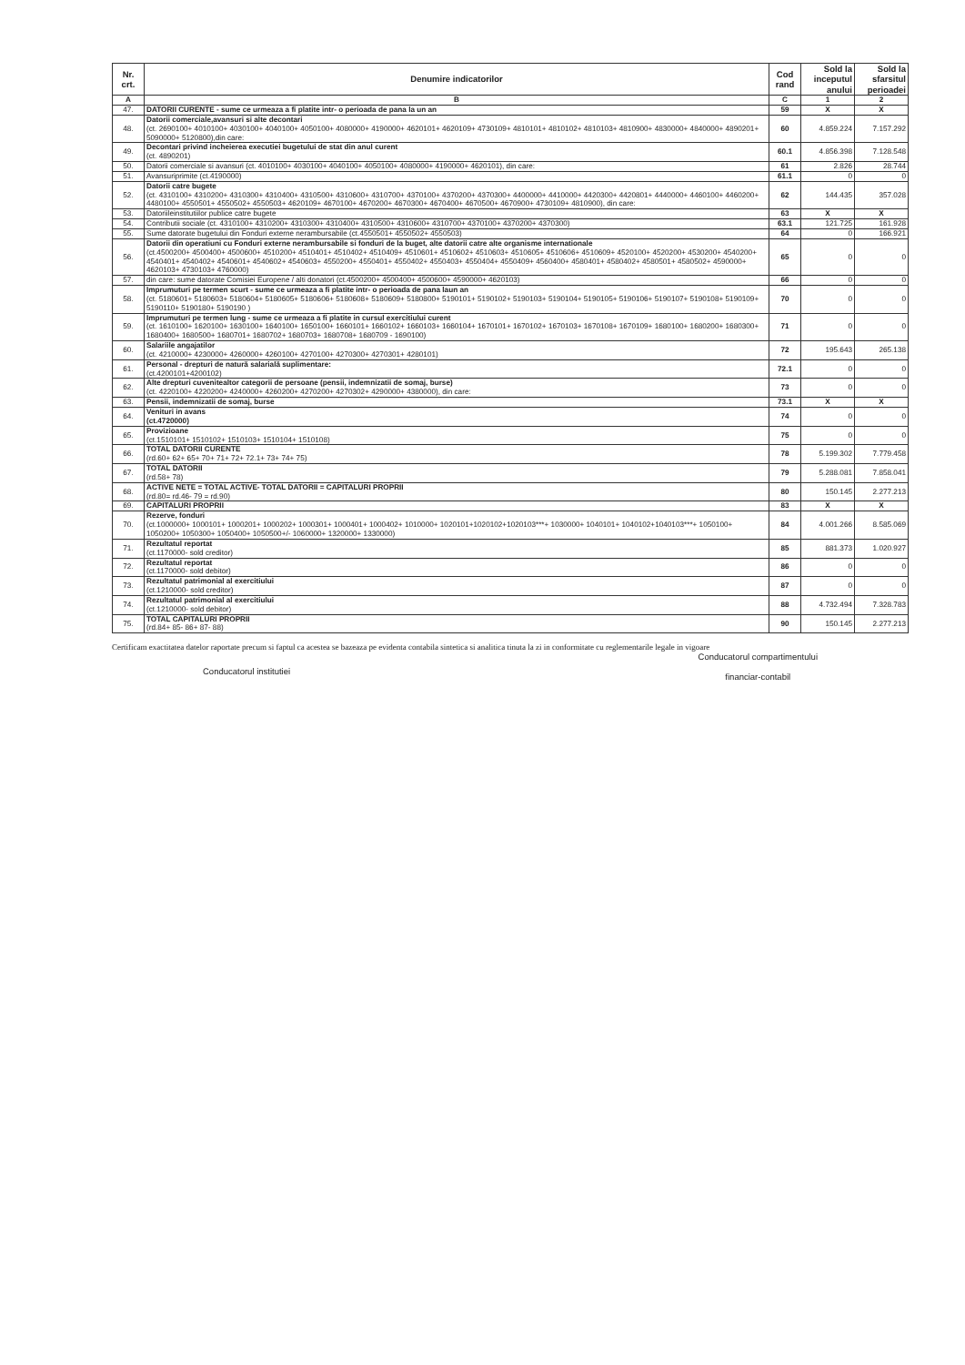| Nr. crt. | Denumire indicatorilor | Cod rand | Sold la inceputul anului | Sold la sfarsitul perioadei |
| --- | --- | --- | --- | --- |
| A | B | C | 1 | 2 |
| 47. | DATORII CURENTE - sume ce urmeaza a fi platite intr- o perioada de pana la un an | 59 | X | X |
| 48. | Datorii comerciale,avansuri si alte decontari (ct. 2690100+ 4010100+ 4030100+ 4040100+ 4050100+ 4080000+ 4190000+ 4620101+ 4620109+ 4730109+ 4810101+ 4810102+ 4810103+ 4810900+ 4830000+ 4840000+ 4890201+ 5090000+ 5120800),din care: | 60 | 4.859.224 | 7.157.292 |
| 49. | Decontari privind incheierea executiei bugetului de stat din anul curent (ct. 4890201) | 60.1 | 4.856.398 | 7.128.548 |
| 50. | Datorii comerciale si avansuri (ct. 4010100+ 4030100+ 4040100+ 4050100+ 4080000+ 4190000+ 4620101), din care: | 61 | 2.826 | 28.744 |
| 51. | Avansuriprimite (ct.4190000) | 61.1 | 0 | 0 |
| 52. | Datorii catre bugete (ct. 4310100+ 4310200+ 4310300+ 4310400+ 4310500+ 4310600+ 4310700+ 4370100+ 4370200+ 4370300+ 4400000+ 4410000+ 4420300+ 4420801+ 4440000+ 4460100+ 4460200+ 4480100+ 4550501+ 4550502+ 4550503+ 4620109+ 4670100+ 4670200+ 4670300+ 4670400+ 4670500+ 4670900+ 4730109+ 4810900), din care: | 62 | 144.435 | 357.028 |
| 53. | Datoriileinstitutiilor publice catre bugete | 63 | X | X |
| 54. | Contributii sociale (ct. 4310100+ 4310200+ 4310300+ 4310400+ 4310500+ 4310600+ 4310700+ 4370100+ 4370200+ 4370300) | 63.1 | 121.725 | 161.928 |
| 55. | Sume datorate bugetului din Fonduri externe nerambursabile (ct.4550501+ 4550502+ 4550503) | 64 | 0 | 166.921 |
| 56. | Datorii din operatiuni cu Fonduri externe nerambursabile si fonduri de la buget, alte datorii catre alte organisme internationale (ct.4500200+ 4500400+ 4500600+ 4510200+ 4510401+ 4510402+ 4510409+ 4510601+ 4510602+ 4510603+ 4510605+ 4510606+ 4510609+ 4520100+ 4520200+ 4530200+ 4540200+ 4540401+ 4540402+ 4540601+ 4540602+ 4540603+ 4550200+ 4550401+ 4550402+ 4550403+ 4550404+ 4550409+ 4560400+ 4580401+ 4580402+ 4580501+ 4580502+ 4590000+ 4620103+ 4730103+ 4760000) | 65 | 0 | 0 |
| 57. | din care: sume datorate Comisiei Europene / alti donatori (ct.4500200+ 4500400+ 4500600+ 4590000+ 4620103) | 66 | 0 | 0 |
| 58. | Imprumuturi pe termen scurt - sume ce urmeaza a fi platite intr- o perioada de pana laun an (ct. 5180601+ 5180603+ 5180604+ 5180605+ 5180606+ 5180608+ 5180609+ 5180800+ 5190101+ 5190102+ 5190103+ 5190104+ 5190105+ 5190106+ 5190107+ 5190108+ 5190109+ 5190110+ 5190180+ 5190190 ) | 70 | 0 | 0 |
| 59. | Imprumuturi pe termen lung - sume ce urmeaza a fi platite in cursul exercitiului curent (ct. 1610100+ 1620100+ 1630100+ 1640100+ 1650100+ 1660101+ 1660102+ 1660103+ 1660104+ 1670101+ 1670102+ 1670103+ 1670108+ 1670109+ 1680100+ 1680200+ 1680300+ 1680400+ 1680500+ 1680701+ 1680702+ 1680703+ 1680708+ 1680709 - 1690100) | 71 | 0 | 0 |
| 60. | Salariile angajatilor (ct. 4210000+ 4230000+ 4260000+ 4260100+ 4270100+ 4270300+ 4270301+ 4280101) | 72 | 195.643 | 265.138 |
| 61. | Personal - drepturi de natură salarială suplimentare: (ct.4200101+4200102) | 72.1 | 0 | 0 |
| 62. | Alte drepturi cuvenitealtor categorii de persoane (pensii, indemnizatii de somaj, burse) (ct. 4220100+ 4220200+ 4240000+ 4260200+ 4270200+ 4270302+ 4290000+ 4380000), din care: | 73 | 0 | 0 |
| 63. | Pensii, indemnizatii de somaj, burse | 73.1 | X | X |
| 64. | Venituri in avans (ct.4720000) | 74 | 0 | 0 |
| 65. | Provizioane (ct.1510101+ 1510102+ 1510103+ 1510104+ 1510108) | 75 | 0 | 0 |
| 66. | TOTAL DATORII CURENTE (rd.60+ 62+ 65+ 70+ 71+ 72+ 72.1+ 73+ 74+ 75) | 78 | 5.199.302 | 7.779.458 |
| 67. | TOTAL DATORII (rd.58+ 78) | 79 | 5.288.081 | 7.858.041 |
| 68. | ACTIVE NETE = TOTAL ACTIVE- TOTAL DATORII = CAPITALURI PROPRII (rd.80= rd.46- 79 = rd.90) | 80 | 150.145 | 2.277.213 |
| 69. | CAPITALURI PROPRII | 83 | X | X |
| 70. | Rezerve, fonduri (ct.1000000+ 1000101+ 1000201+ 1000202+ 1000301+ 1000401+ 1000402+ 1010000+ 1020101+1020102+1020103***+ 1030000+ 1040101+ 1040102+1040103***+ 1050100+ 1050200+ 1050300+ 1050400+ 1050500+/- 1060000+ 1320000+ 1330000) | 84 | 4.001.266 | 8.585.069 |
| 71. | Rezultatul reportat (ct.1170000- sold creditor) | 85 | 881.373 | 1.020.927 |
| 72. | Rezultatul reportat (ct.1170000- sold debitor) | 86 | 0 | 0 |
| 73. | Rezultatul patrimonial al exercitiului (ct.1210000- sold creditor) | 87 | 0 | 0 |
| 74. | Rezultatul patrimonial al exercitiului (ct.1210000- sold debitor) | 88 | 4.732.494 | 7.328.783 |
| 75. | TOTAL CAPITALURI PROPRII (rd.84+ 85- 86+ 87- 88) | 90 | 150.145 | 2.277.213 |
Certificam exactitatea datelor raportate precum si faptul ca acestea se bazeaza pe evidenta contabila sintetica si analitica tinuta la zi in conformitate cu reglementarile legale in vigoare
Conducatorul institutiei
Conducatorul compartimentului
financiar-contabil